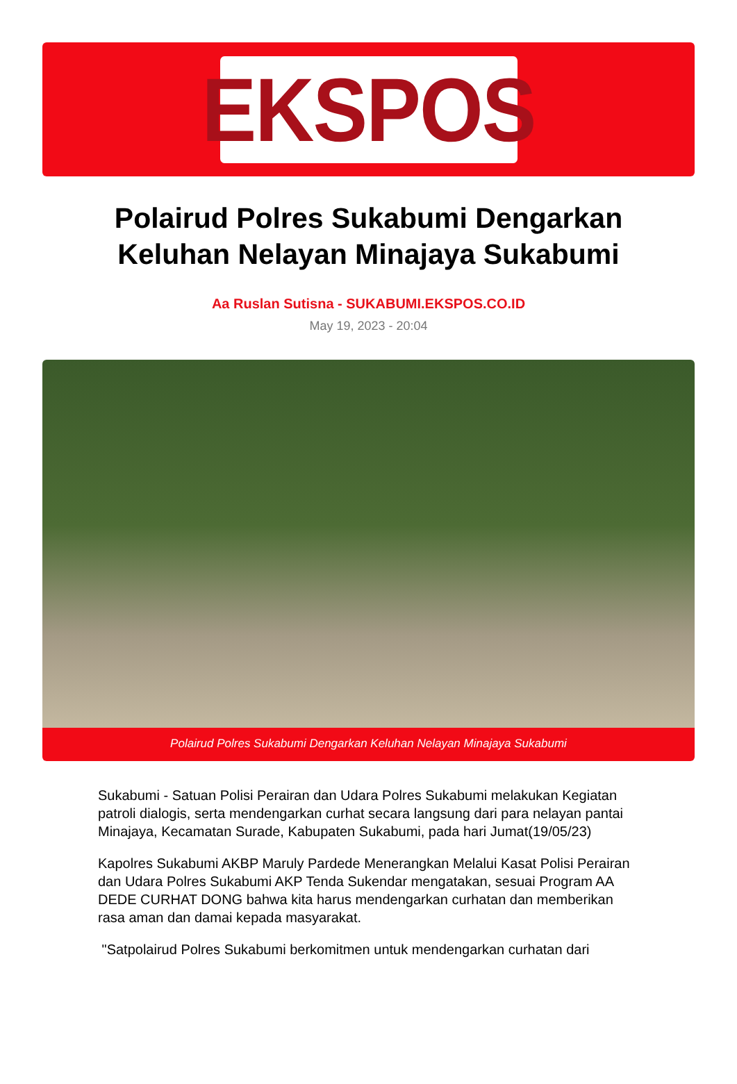EKSPOS
Polairud Polres Sukabumi Dengarkan Keluhan Nelayan Minajaya Sukabumi
Aa Ruslan Sutisna - SUKABUMI.EKSPOS.CO.ID
May 19, 2023 - 20:04
Polairud Polres Sukabumi Dengarkan Keluhan Nelayan Minajaya Sukabumi
Sukabumi - Satuan Polisi Perairan dan Udara Polres Sukabumi melakukan Kegiatan patroli dialogis, serta mendengarkan curhat secara langsung dari para nelayan pantai Minajaya, Kecamatan Surade, Kabupaten Sukabumi, pada hari Jumat(19/05/23)
Kapolres Sukabumi AKBP Maruly Pardede Menerangkan Melalui Kasat Polisi Perairan dan Udara Polres Sukabumi AKP Tenda Sukendar mengatakan, sesuai Program AA DEDE CURHAT DONG bahwa kita harus mendengarkan curhatan dan memberikan rasa aman dan damai kepada masyarakat.
"Satpolairud Polres Sukabumi berkomitmen untuk mendengarkan curhatan dari